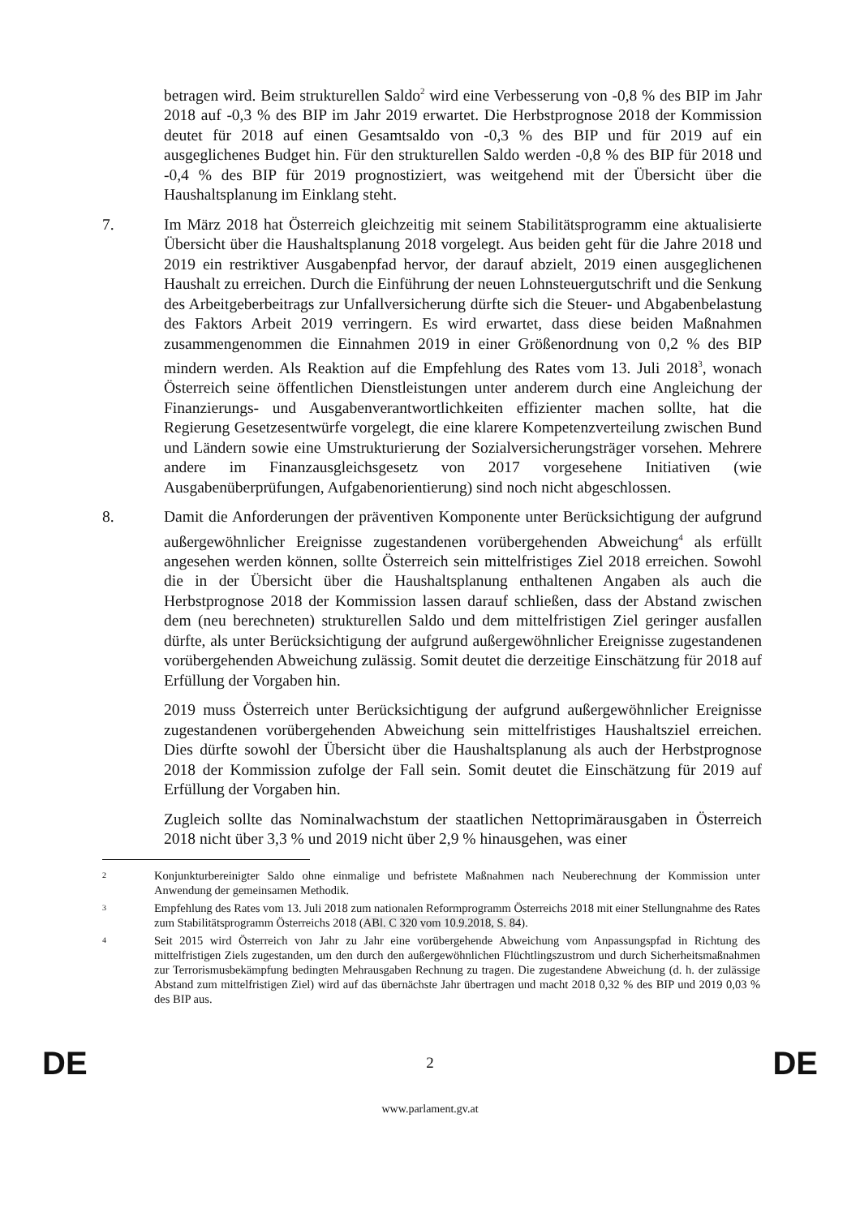betragen wird. Beim strukturellen Saldo<sup>2</sup> wird eine Verbesserung von -0,8 % des BIP im Jahr 2018 auf -0,3 % des BIP im Jahr 2019 erwartet. Die Herbstprognose 2018 der Kommission deutet für 2018 auf einen Gesamtsaldo von -0,3 % des BIP und für 2019 auf ein ausgeglichenes Budget hin. Für den strukturellen Saldo werden -0,8 % des BIP für 2018 und -0,4 % des BIP für 2019 prognostiziert, was weitgehend mit der Übersicht über die Haushaltsplanung im Einklang steht.
7. Im März 2018 hat Österreich gleichzeitig mit seinem Stabilitätsprogramm eine aktualisierte Übersicht über die Haushaltsplanung 2018 vorgelegt. Aus beiden geht für die Jahre 2018 und 2019 ein restriktiver Ausgabenpfad hervor, der darauf abzielt, 2019 einen ausgeglichenen Haushalt zu erreichen. Durch die Einführung der neuen Lohnsteuergutschrift und die Senkung des Arbeitgeberbeitrags zur Unfallversicherung dürfte sich die Steuer- und Abgabenbelastung des Faktors Arbeit 2019 verringern. Es wird erwartet, dass diese beiden Maßnahmen zusammengenommen die Einnahmen 2019 in einer Größenordnung von 0,2 % des BIP mindern werden. Als Reaktion auf die Empfehlung des Rates vom 13. Juli 2018<sup>3</sup>, wonach Österreich seine öffentlichen Dienstleistungen unter anderem durch eine Angleichung der Finanzierungs- und Ausgabenverantwortlichkeiten effizienter machen sollte, hat die Regierung Gesetzesentwürfe vorgelegt, die eine klarere Kompetenzverteilung zwischen Bund und Ländern sowie eine Umstrukturierung der Sozialversicherungsträger vorsehen. Mehrere andere im Finanzausgleichsgesetz von 2017 vorgesehene Initiativen (wie Ausgabenüberprüfungen, Aufgabenorientierung) sind noch nicht abgeschlossen.
8. Damit die Anforderungen der präventiven Komponente unter Berücksichtigung der aufgrund außergewöhnlicher Ereignisse zugestandenen vorübergehenden Abweichung<sup>4</sup> als erfüllt angesehen werden können, sollte Österreich sein mittelfristiges Ziel 2018 erreichen. Sowohl die in der Übersicht über die Haushaltsplanung enthaltenen Angaben als auch die Herbstprognose 2018 der Kommission lassen darauf schließen, dass der Abstand zwischen dem (neu berechneten) strukturellen Saldo und dem mittelfristigen Ziel geringer ausfallen dürfte, als unter Berücksichtigung der aufgrund außergewöhnlicher Ereignisse zugestandenen vorübergehenden Abweichung zulässig. Somit deutet die derzeitige Einschätzung für 2018 auf Erfüllung der Vorgaben hin.
2019 muss Österreich unter Berücksichtigung der aufgrund außergewöhnlicher Ereignisse zugestandenen vorübergehenden Abweichung sein mittelfristiges Haushaltsziel erreichen. Dies dürfte sowohl der Übersicht über die Haushaltsplanung als auch der Herbstprognose 2018 der Kommission zufolge der Fall sein. Somit deutet die Einschätzung für 2019 auf Erfüllung der Vorgaben hin.
Zugleich sollte das Nominalwachstum der staatlichen Nettoprimärausgaben in Österreich 2018 nicht über 3,3 % und 2019 nicht über 2,9 % hinausgehen, was einer
2
Konjunkturbereinigter Saldo ohne einmalige und befristete Maßnahmen nach Neuberechnung der Kommission unter Anwendung der gemeinsamen Methodik.
3
Empfehlung des Rates vom 13. Juli 2018 zum nationalen Reformprogramm Österreichs 2018 mit einer Stellungnahme des Rates zum Stabilitätsprogramm Österreichs 2018 (ABl. C 320 vom 10.9.2018, S. 84).
4
Seit 2015 wird Österreich von Jahr zu Jahr eine vorübergehende Abweichung vom Anpassungspfad in Richtung des mittelfristigen Ziels zugestanden, um den durch den außergewöhnlichen Flüchtlingszustrom und durch Sicherheitsmaßnahmen zur Terrorismusbekämpfung bedingten Mehrausgaben Rechnung zu tragen. Die zugestandene Abweichung (d. h. der zulässige Abstand zum mittelfristigen Ziel) wird auf das übernächste Jahr übertragen und macht 2018 0,32 % des BIP und 2019 0,03 % des BIP aus.
DE 2 DE
www.parlament.gv.at